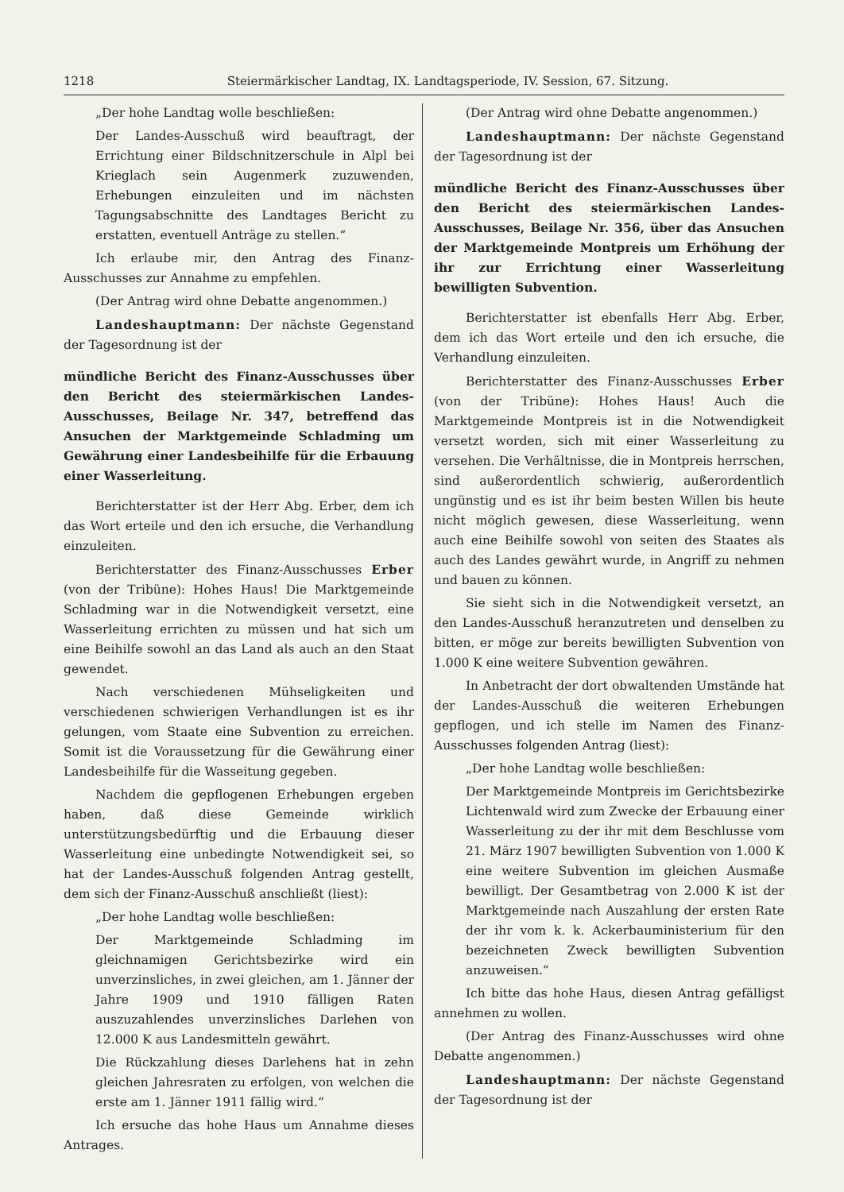1218 Steiermärkischer Landtag, IX. Landtagsperiode, IV. Session, 67. Sitzung.
„Der hohe Landtag wolle beschließen:
Der Landes-Ausschuß wird beauftragt, der Errichtung einer Bildschnitzerschule in Alpl bei Krieglach sein Augenmerk zuzuwenden, Erhebungen einzuleiten und im nächsten Tagungsabschnitte des Landtages Bericht zu erstatten, eventuell Anträge zu stellen.“
Ich erlaube mir, den Antrag des Finanz-Ausschusses zur Annahme zu empfehlen.
(Der Antrag wird ohne Debatte angenommen.)
Landeshauptmann: Der nächste Gegenstand der Tagesordnung ist der
mündliche Bericht des Finanz-Ausschusses über den Bericht des steiermärkischen Landes-Ausschusses, Beilage Nr. 347, betreffend das Ansuchen der Marktgemeinde Schladming um Gewährung einer Landesbeihilfe für die Erbauung einer Wasserleitung.
Berichterstatter ist der Herr Abg. Erber, dem ich das Wort erteile und den ich ersuche, die Verhandlung einzuleiten.
Berichterstatter des Finanz-Ausschusses Erber (von der Tribüne): Hohes Haus! Die Marktgemeinde Schladming war in die Notwendigkeit versetzt, eine Wasserleitung errichten zu müssen und hat sich um eine Beihilfe sowohl an das Land als auch an den Staat gewendet.
Nach verschiedenen Mühseligkeiten und verschiedenen schwierigen Verhandlungen ist es ihr gelungen, vom Staate eine Subvention zu erreichen. Somit ist die Voraussetzung für die Gewährung einer Landesbeihilfe für die Wasseitung gegeben.
Nachdem die gepflogenen Erhebungen ergeben haben, daß diese Gemeinde wirklich unterstützungsbedürftig und die Erbauung dieser Wasserleitung eine unbedingte Notwendigkeit sei, so hat der Landes-Ausschuß folgenden Antrag gestellt, dem sich der Finanz-Ausschuß anschließt (liest):
„Der hohe Landtag wolle beschließen:
Der Marktgemeinde Schladming im gleichnamigen Gerichtsbezirke wird ein unverzinsliches, in zwei gleichen, am 1. Jänner der Jahre 1909 und 1910 fälligen Raten auszuzahlendes unverzinsliches Darlehen von 12.000 K aus Landesmitteln gewährt.
Die Rückzahlung dieses Darlehens hat in zehn gleichen Jahresraten zu erfolgen, von welchen die erste am 1. Jänner 1911 fällig wird.“
Ich ersuche das hohe Haus um Annahme dieses Antrages.
(Der Antrag wird ohne Debatte angenommen.)
Landeshauptmann: Der nächste Gegenstand der Tagesordnung ist der
mündliche Bericht des Finanz-Ausschusses über den Bericht des steiermärkischen Landes-Ausschusses, Beilage Nr. 356, über das Ansuchen der Marktgemeinde Montpreis um Erhöhung der ihr zur Errichtung einer Wasserleitung bewilligten Subvention.
Berichterstatter ist ebenfalls Herr Abg. Erber, dem ich das Wort erteile und den ich ersuche, die Verhandlung einzuleiten.
Berichterstatter des Finanz-Ausschusses Erber (von der Tribüne): Hohes Haus! Auch die Marktgemeinde Montpreis ist in die Notwendigkeit versetzt worden, sich mit einer Wasserleitung zu versehen. Die Verhältnisse, die in Montpreis herrschen, sind außerordentlich schwierig, außerordentlich ungünstig und es ist ihr beim besten Willen bis heute nicht möglich gewesen, diese Wasserleitung, wenn auch eine Beihilfe sowohl von seiten des Staates als auch des Landes gewährt wurde, in Angriff zu nehmen und bauen zu können.
Sie sieht sich in die Notwendigkeit versetzt, an den Landes-Ausschuß heranzutreten und denselben zu bitten, er möge zur bereits bewilligten Subvention von 1.000 K eine weitere Subvention gewähren.
In Anbetracht der dort obwaltenden Umstände hat der Landes-Ausschuß die weiteren Erhebungen gepflogen, und ich stelle im Namen des Finanz-Ausschusses folgenden Antrag (liest):
„Der hohe Landtag wolle beschließen:
Der Marktgemeinde Montpreis im Gerichtsbezirke Lichtenwald wird zum Zwecke der Erbauung einer Wasserleitung zu der ihr mit dem Beschlusse vom 21. März 1907 bewilligten Subvention von 1.000 K eine weitere Subvention im gleichen Ausmaße bewilligt. Der Gesamtbetrag von 2.000 K ist der Marktgemeinde nach Auszahlung der ersten Rate der ihr vom k. k. Ackerbauministerium für den bezeichneten Zweck bewilligten Subvention anzuweisen.“
Ich bitte das hohe Haus, diesen Antrag gefälligst annehmen zu wollen.
(Der Antrag des Finanz-Ausschusses wird ohne Debatte angenommen.)
Landeshauptmann: Der nächste Gegenstand der Tagesordnung ist der